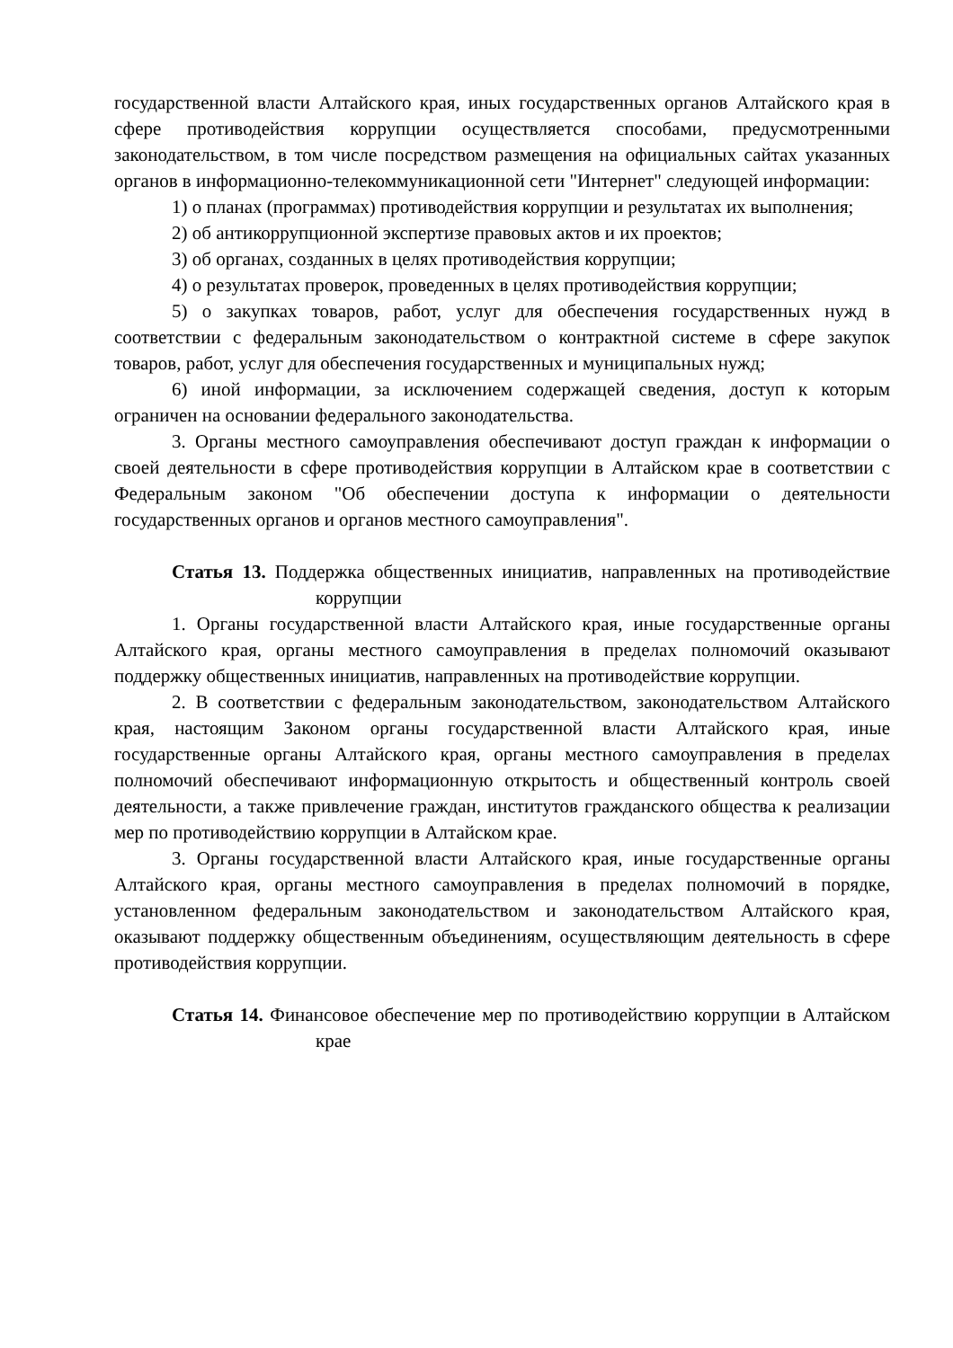государственной власти Алтайского края, иных государственных органов Алтайского края в сфере противодействия коррупции осуществляется способами, предусмотренными законодательством, в том числе посредством размещения на официальных сайтах указанных органов в информационно-телекоммуникационной сети "Интернет" следующей информации:
1) о планах (программах) противодействия коррупции и результатах их выполнения;
2) об антикоррупционной экспертизе правовых актов и их проектов;
3) об органах, созданных в целях противодействия коррупции;
4) о результатах проверок, проведенных в целях противодействия коррупции;
5) о закупках товаров, работ, услуг для обеспечения государственных нужд в соответствии с федеральным законодательством о контрактной системе в сфере закупок товаров, работ, услуг для обеспечения государственных и муниципальных нужд;
6) иной информации, за исключением содержащей сведения, доступ к которым ограничен на основании федерального законодательства.
3. Органы местного самоуправления обеспечивают доступ граждан к информации о своей деятельности в сфере противодействия коррупции в Алтайском крае в соответствии с Федеральным законом "Об обеспечении доступа к информации о деятельности государственных органов и органов местного самоуправления".
Статья 13. Поддержка общественных инициатив, направленных на противодействие коррупции
1. Органы государственной власти Алтайского края, иные государственные органы Алтайского края, органы местного самоуправления в пределах полномочий оказывают поддержку общественных инициатив, направленных на противодействие коррупции.
2. В соответствии с федеральным законодательством, законодательством Алтайского края, настоящим Законом органы государственной власти Алтайского края, иные государственные органы Алтайского края, органы местного самоуправления в пределах полномочий обеспечивают информационную открытость и общественный контроль своей деятельности, а также привлечение граждан, институтов гражданского общества к реализации мер по противодействию коррупции в Алтайском крае.
3. Органы государственной власти Алтайского края, иные государственные органы Алтайского края, органы местного самоуправления в пределах полномочий в порядке, установленном федеральным законодательством и законодательством Алтайского края, оказывают поддержку общественным объединениям, осуществляющим деятельность в сфере противодействия коррупции.
Статья 14. Финансовое обеспечение мер по противодействию коррупции в Алтайском крае